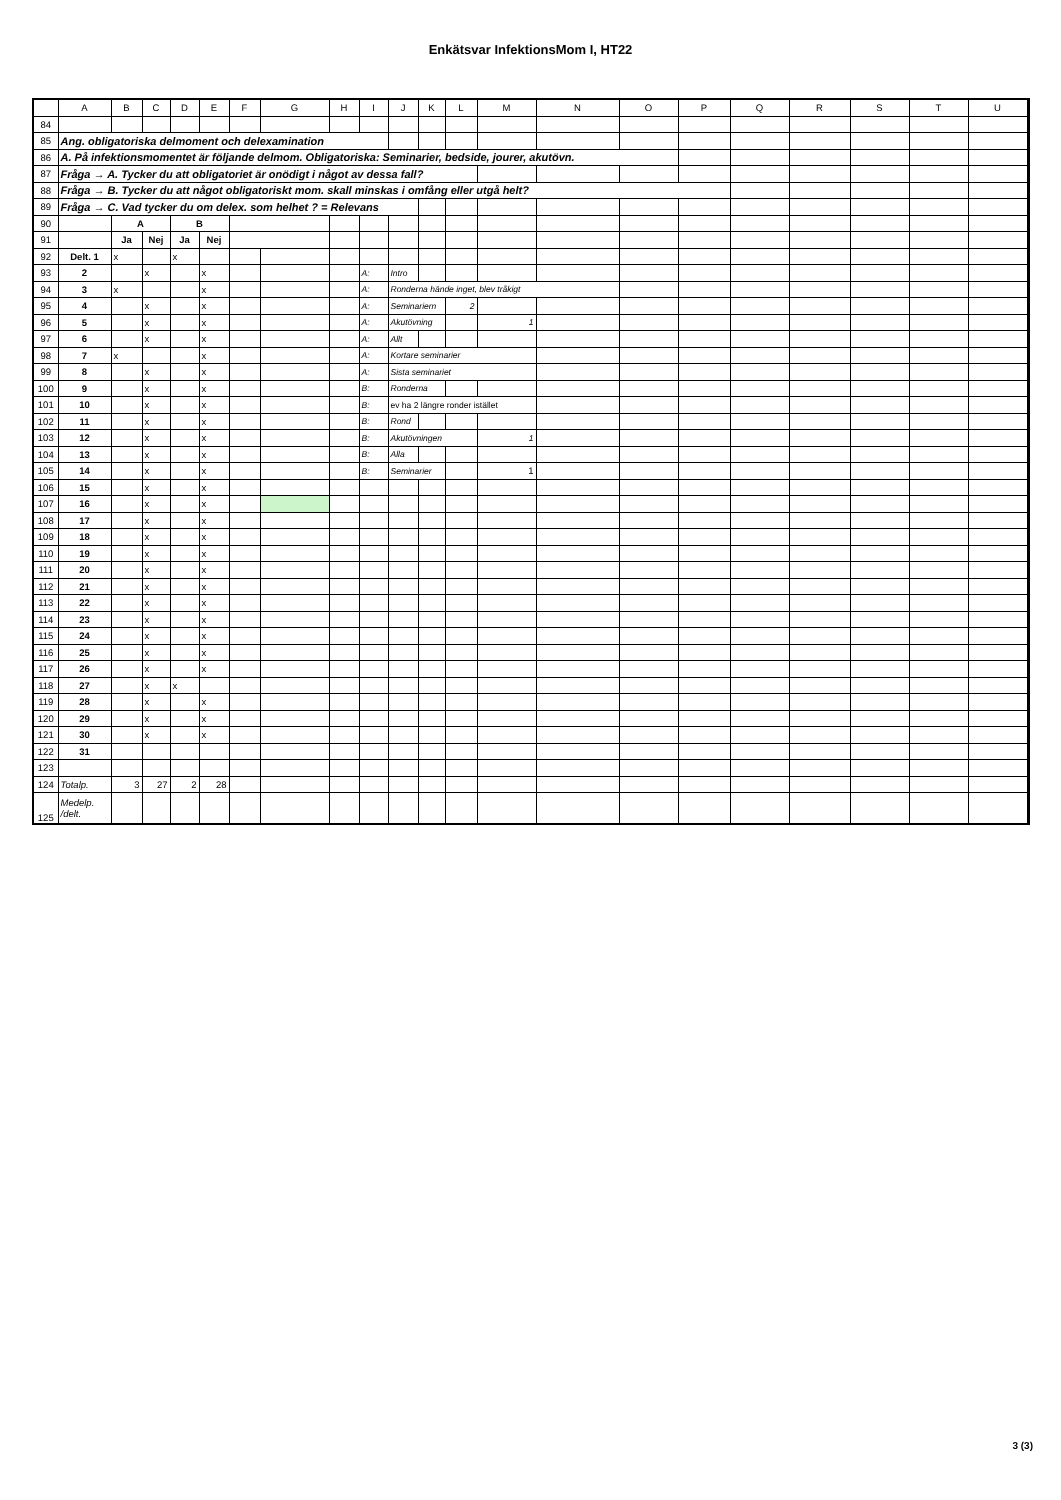Enkätsvar InfektionsMom I, HT22
| | A | B | C | D | E | F | G | H | I | J | K | L | M | N | O | P | Q | R | S | T | U | |
| --- | --- | --- | --- | --- | --- | --- | --- | --- | --- | --- | --- | --- | --- | --- | --- | --- | --- | --- | --- | --- | --- | --- |
| 84 | | | | | | | | | | | | | | | | | | | | | | |
| 85 | Ang. obligatoriska delmoment och delexamination | | | | | | | | | | | | | | | | | | | | | |
| 86 | A. På infektionsmomentet är följande delmom. Obligatoriska: Seminarier, bedside, jourer, akutövn. | | | | | | | | | | | | | | | | | | | | | |
| 87 | Fråga → A. Tycker du att obligatoriet är onödigt i något av dessa fall? | | | | | | | | | | | | | | | | | | | | | |
| 88 | Fråga → B. Tycker du att något obligatoriskt mom. skall minskas i omfång eller utgå helt? | | | | | | | | | | | | | | | | | | | | | |
| 89 | Fråga → C. Vad tycker du om delex. som helhet ? = Relevans | | | | | | | | | | | | | | | | | | | | | |
| 90 | | A | | B | | | | | | | | | | | | | | | | | | |
| 91 | | Ja | Nej | Ja | Nej | | | | | | | | | | | | | | | | | |
| 92 | Delt. 1 | x | | x | | | | | | | | | | | | | | | | | | |
| 93 | 2 | | x | | x | | | | A: | Intro | | | | | | | | | | | | |
| 94 | 3 | x | | | x | | | | A: | Ronderna hände inget, blev tråkigt | | | | | | | | | | | | |
| 95 | 4 | | x | | x | | | | A: | Seminariern | | 2 | | | | | | | | | | |
| 96 | 5 | | x | | x | | | | A: | Akutövning | | | 1 | | | | | | | | | |
| 97 | 6 | | x | | x | | | | A: | Allt | | | | | | | | | | | | |
| 98 | 7 | x | | | x | | | | A: | Kortare seminarier | | | | | | | | | | | | |
| 99 | 8 | | x | | x | | | | A: | Sista seminariet | | | | | | | | | | | | |
| 100 | 9 | | x | | x | | | | B: | Ronderna | | | | | | | | | | | | |
| 101 | 10 | | x | | x | | | | B: | ev ha 2 längre ronder istället | | | | | | | | | | | | |
| 102 | 11 | | x | | x | | | | B: | Rond | | | | | | | | | | | | |
| 103 | 12 | | x | | x | | | | B: | Akutövningen | | | 1 | | | | | | | | | |
| 104 | 13 | | x | | x | | | | B: | Alla | | | | | | | | | | | | |
| 105 | 14 | | x | | x | | | | B: | Seminarier | | | 1 | | | | | | | | | |
| 106 | 15 | | x | | x | | | | | | | | | | | | | | | | | |
| 107 | 16 | | x | | x | | | | | | | | | | | | | | | | | |
| 108 | 17 | | x | | x | | | | | | | | | | | | | | | | | |
| 109 | 18 | | x | | x | | | | | | | | | | | | | | | | | |
| 110 | 19 | | x | | x | | | | | | | | | | | | | | | | | |
| 111 | 20 | | x | | x | | | | | | | | | | | | | | | | | |
| 112 | 21 | | x | | x | | | | | | | | | | | | | | | | | |
| 113 | 22 | | x | | x | | | | | | | | | | | | | | | | | |
| 114 | 23 | | x | | x | | | | | | | | | | | | | | | | | |
| 115 | 24 | | x | | x | | | | | | | | | | | | | | | | | |
| 116 | 25 | | x | | x | | | | | | | | | | | | | | | | | |
| 117 | 26 | | x | | x | | | | | | | | | | | | | | | | | |
| 118 | 27 | | x | x | | | | | | | | | | | | | | | | | | |
| 119 | 28 | | x | | x | | | | | | | | | | | | | | | | | |
| 120 | 29 | | x | | x | | | | | | | | | | | | | | | | | |
| 121 | 30 | | x | | x | | | | | | | | | | | | | | | | | |
| 122 | 31 | | | | | | | | | | | | | | | | | | | | | |
| 123 | | | | | | | | | | | | | | | | | | | | | | |
| 124 | Totalp. | 3 | 27 | 2 | 28 | | | | | | | | | | | | | | | | | |
| 125 | Medelp. /delt. | | | | | | | | | | | | | | | | | | | | | |
3 (3)